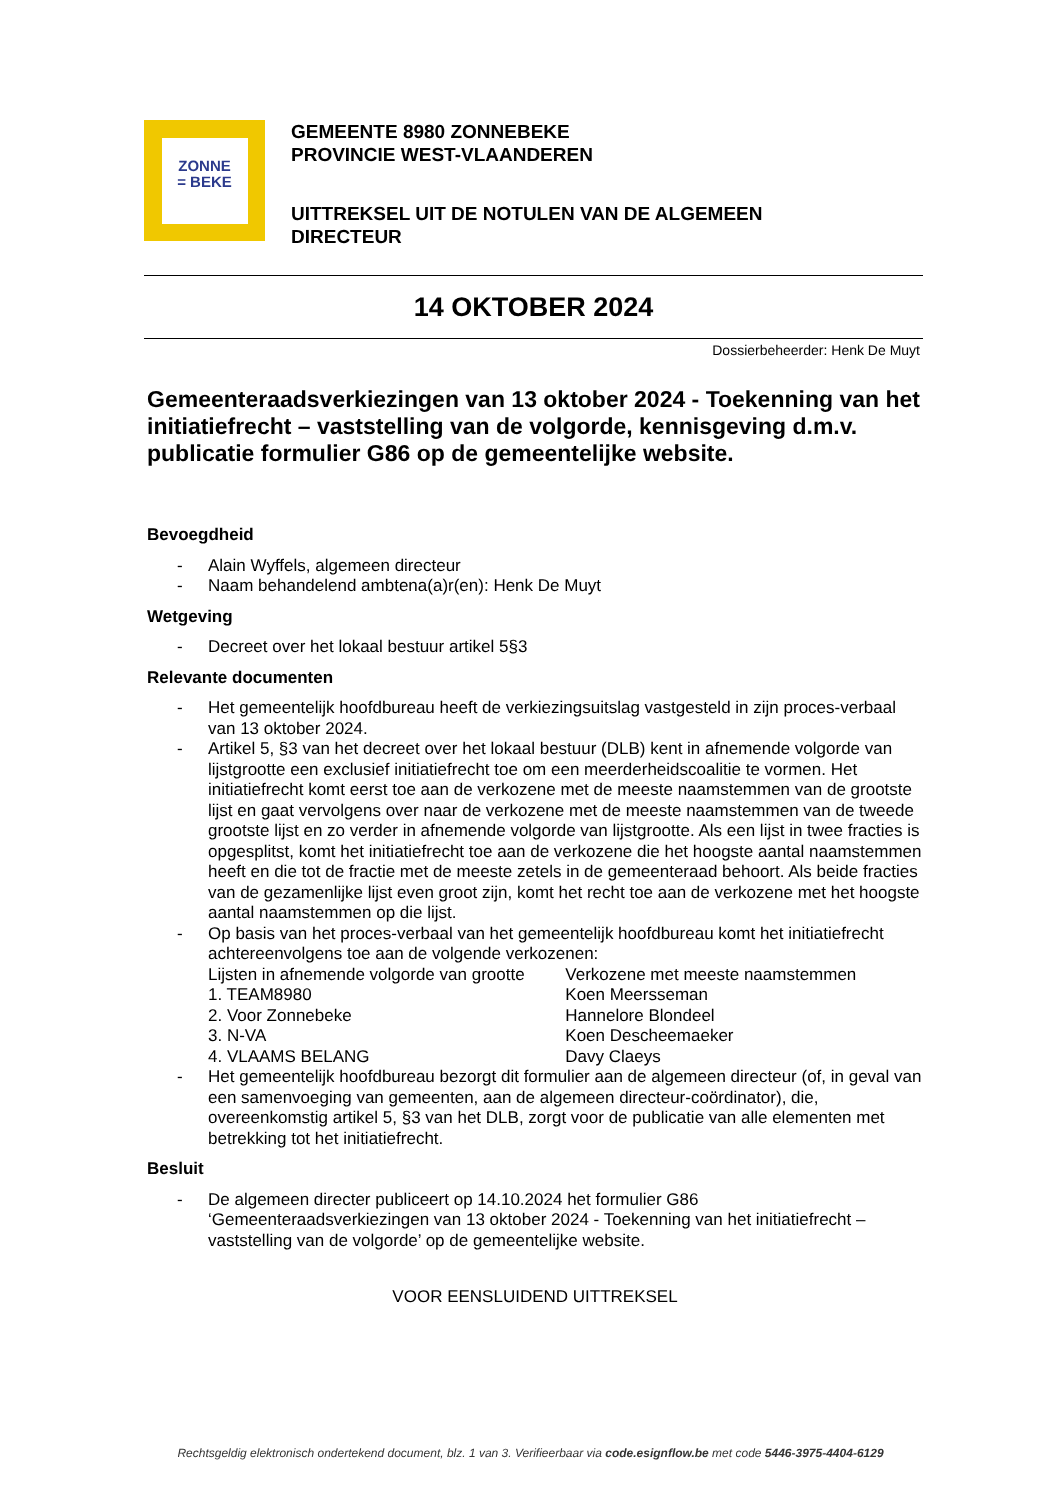ZONNE
= BEKE
GEMEENTE 8980 ZONNEBEKE
PROVINCIE WEST-VLAANDEREN
UITTREKSEL UIT DE NOTULEN VAN DE ALGEMEEN
DIRECTEUR
14 OKTOBER 2024
Dossierbeheerder: Henk De Muyt
Gemeenteraadsverkiezingen van 13 oktober 2024 - Toekenning van het initiatiefrecht – vaststelling van de volgorde, kennisgeving d.m.v. publicatie formulier G86 op de gemeentelijke website.
Bevoegdheid
- Alain Wyffels, algemeen directeur
- Naam behandelend ambtena(a)r(en): Henk De Muyt
Wetgeving
- Decreet over het lokaal bestuur artikel 5§3
Relevante documenten
- Het gemeentelijk hoofdbureau heeft de verkiezingsuitslag vastgesteld in zijn proces-verbaal van 13 oktober 2024.
- Artikel 5, §3 van het decreet over het lokaal bestuur (DLB) kent in afnemende volgorde van lijstgrootte een exclusief initiatiefrecht toe om een meerderheidscoalitie te vormen. Het initiatiefrecht komt eerst toe aan de verkozene met de meeste naamstemmen van de grootste lijst en gaat vervolgens over naar de verkozene met de meeste naamstemmen van de tweede grootste lijst en zo verder in afnemende volgorde van lijstgrootte. Als een lijst in twee fracties is opgesplitst, komt het initiatiefrecht toe aan de verkozene die het hoogste aantal naamstemmen heeft en die tot de fractie met de meeste zetels in de gemeenteraad behoort. Als beide fracties van de gezamenlijke lijst even groot zijn, komt het recht toe aan de verkozene met het hoogste aantal naamstemmen op die lijst.
- Op basis van het proces-verbaal van het gemeentelijk hoofdbureau komt het initiatiefrecht achtereenvolgens toe aan de volgende verkozenen:
| Lijsten in afnemende volgorde van grootte | Verkozene met meeste naamstemmen |
| 1. TEAM8980 | Koen Meersseman |
| 2. Voor Zonnebeke | Hannelore Blondeel |
| 3. N-VA | Koen Descheemaeker |
| 4. VLAAMS BELANG | Davy Claeys |
- Het gemeentelijk hoofdbureau bezorgt dit formulier aan de algemeen directeur (of, in geval van een samenvoeging van gemeenten, aan de algemeen directeur-coördinator), die, overeenkomstig artikel 5, §3 van het DLB, zorgt voor de publicatie van alle elementen met betrekking tot het initiatiefrecht.
Besluit
- De algemeen directer publiceert op 14.10.2024 het formulier G86 ‘Gemeenteraadsverkiezingen van 13 oktober 2024 - Toekenning van het initiatiefrecht – vaststelling van de volgorde’ op de gemeentelijke website.
VOOR EENSLUIDEND UITTREKSEL
Rechtsgeldig elektronisch ondertekend document, blz. 1 van 3. Verifieerbaar via code.esignflow.be met code 5446-3975-4404-6129